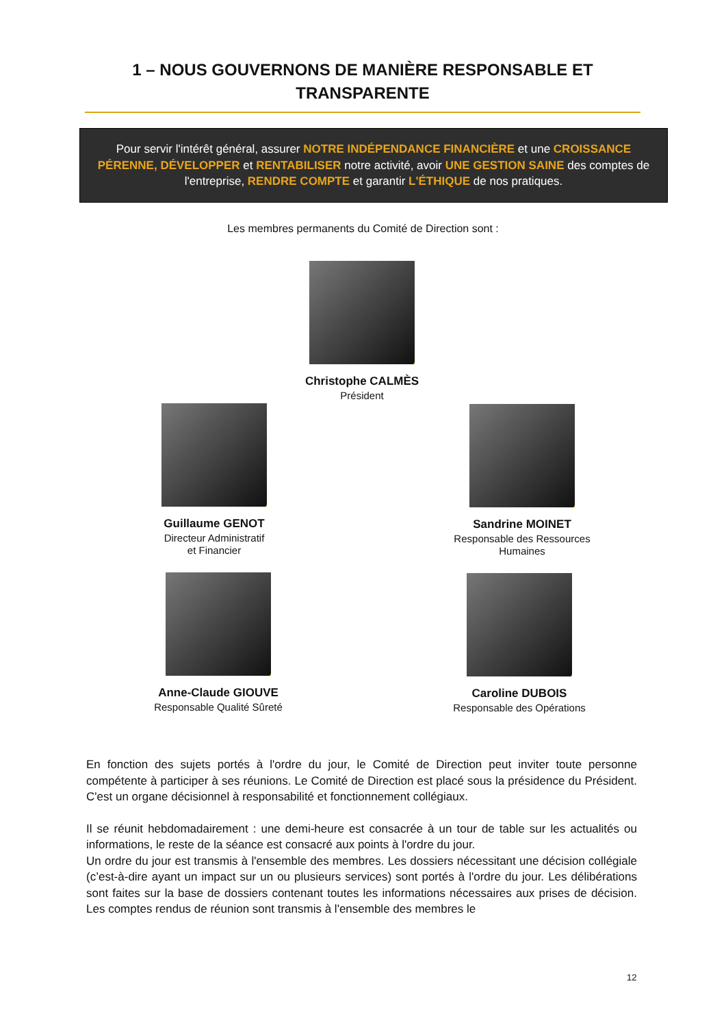1 – NOUS GOUVERNONS DE MANIÈRE RESPONSABLE ET TRANSPARENTE
Pour servir l'intérêt général, assurer NOTRE INDÉPENDANCE FINANCIÈRE et une CROISSANCE PÉRENNE, DÉVELOPPER et RENTABILISER notre activité, avoir UNE GESTION SAINE des comptes de l'entreprise, RENDRE COMPTE et garantir L'ÉTHIQUE de nos pratiques.
Les membres permanents du Comité de Direction sont :
Christophe CALMÈS
Président
Guillaume GENOT
Directeur Administratif
et Financier
Sandrine MOINET
Responsable des Ressources Humaines
Anne-Claude GIOUVE
Responsable Qualité Sûreté
Caroline DUBOIS
Responsable des Opérations
En fonction des sujets portés à l'ordre du jour, le Comité de Direction peut inviter toute personne compétente à participer à ses réunions. Le Comité de Direction est placé sous la présidence du Président. C'est un organe décisionnel à responsabilité et fonctionnement collégiaux.
Il se réunit hebdomadairement : une demi-heure est consacrée à un tour de table sur les actualités ou informations, le reste de la séance est consacré aux points à l'ordre du jour.
Un ordre du jour est transmis à l'ensemble des membres. Les dossiers nécessitant une décision collégiale (c’est-à-dire ayant un impact sur un ou plusieurs services) sont portés à l'ordre du jour. Les délibérations sont faites sur la base de dossiers contenant toutes les informations nécessaires aux prises de décision. Les comptes rendus de réunion sont transmis à l'ensemble des membres le
12